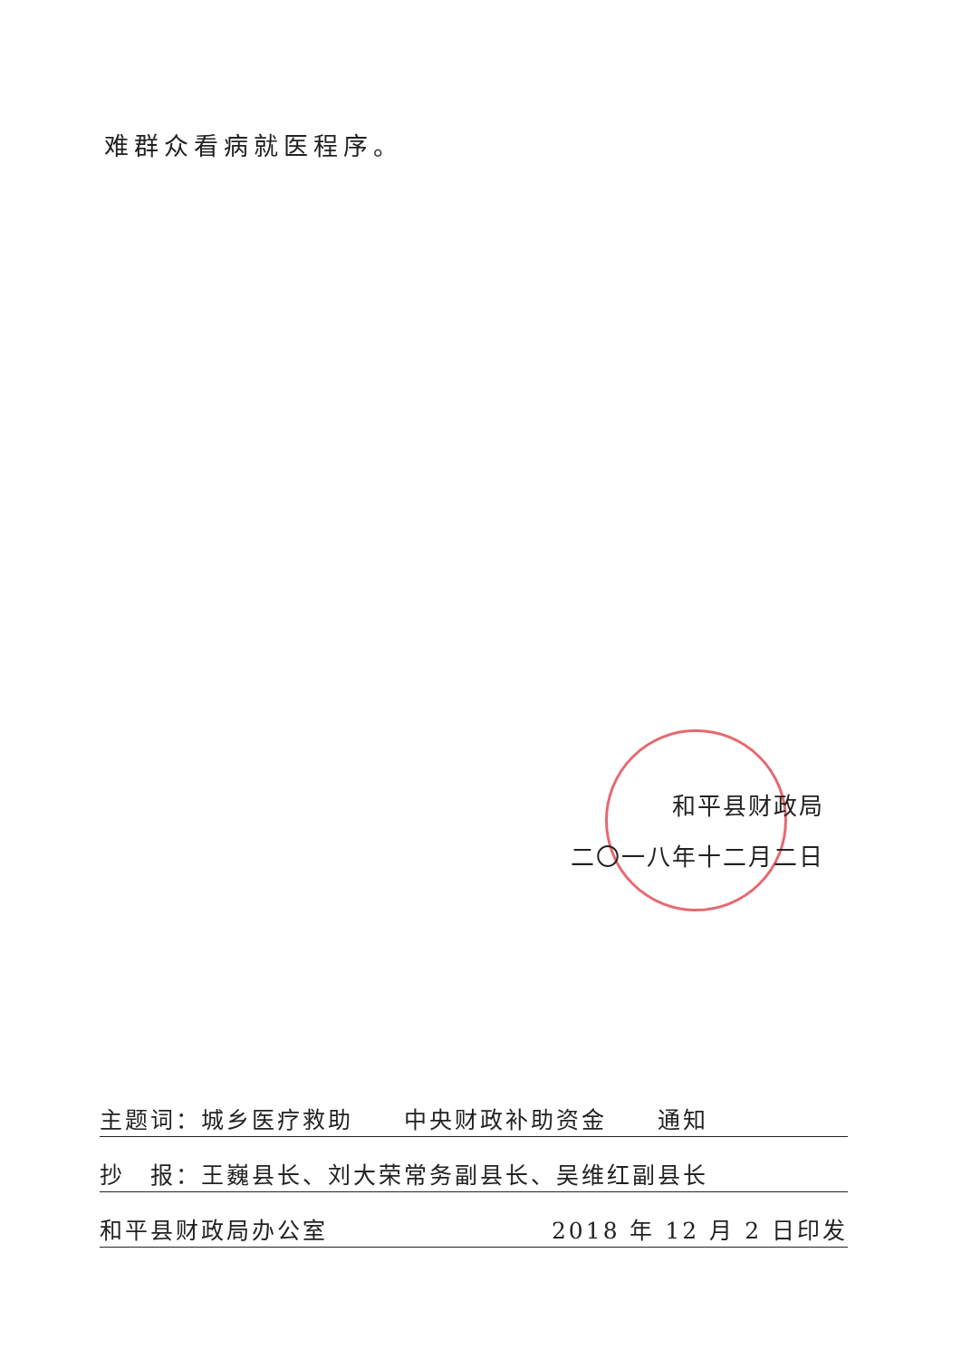难群众看病就医程序。
和平县财政局
二〇一八年十二月二日
主题词：城乡医疗救助　　中央财政补助资金　　通知
抄　报：王巍县长、刘大荣常务副县长、吴维红副县长
和平县财政局办公室 2018 年 12 月 2 日印发